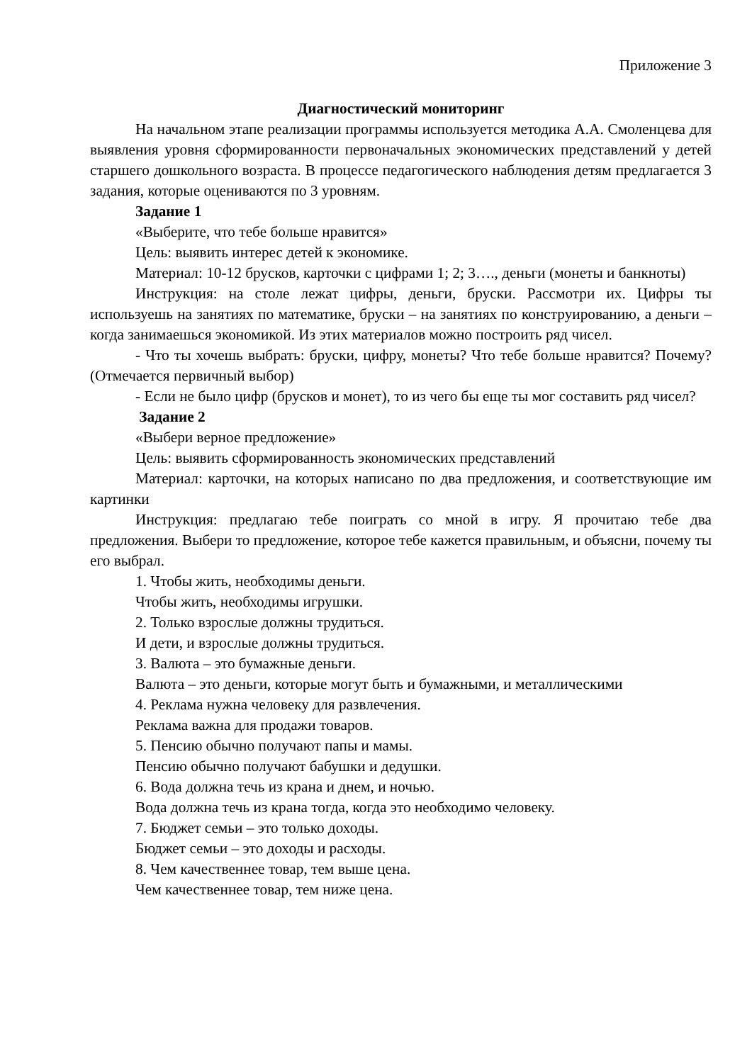Приложение 3
Диагностический мониторинг
На начальном этапе реализации программы используется методика А.А. Смоленцева для выявления уровня сформированности первоначальных экономических представлений у детей старшего дошкольного возраста. В процессе педагогического наблюдения детям предлагается 3 задания, которые оцениваются по 3 уровням.
Задание 1
«Выберите, что тебе больше нравится»
Цель: выявить интерес детей к экономике.
Материал: 10-12 брусков, карточки с цифрами 1; 2; 3…., деньги (монеты и банкноты)
Инструкция: на столе лежат цифры, деньги, бруски. Рассмотри их. Цифры ты используешь на занятиях по математике, бруски – на занятиях по конструированию, а деньги – когда занимаешься экономикой. Из этих материалов можно построить ряд чисел.
- Что ты хочешь выбрать: бруски, цифру, монеты? Что тебе больше нравится? Почему? (Отмечается первичный выбор)
- Если не было цифр (брусков и монет), то из чего бы еще ты мог составить ряд чисел?
Задание 2
«Выбери верное предложение»
Цель: выявить сформированность экономических представлений
Материал: карточки, на которых написано по два предложения, и соответствующие им картинки
Инструкция: предлагаю тебе поиграть со мной в игру. Я прочитаю тебе два предложения. Выбери то предложение, которое тебе кажется правильным, и объясни, почему ты его выбрал.
1. Чтобы жить, необходимы деньги.
Чтобы жить, необходимы игрушки.
2. Только взрослые должны трудиться.
И дети, и взрослые должны трудиться.
3. Валюта – это бумажные деньги.
Валюта – это деньги, которые могут быть и бумажными, и металлическими
4. Реклама нужна человеку для развлечения.
Реклама важна для продажи товаров.
5. Пенсию обычно получают папы и мамы.
Пенсию обычно получают бабушки и дедушки.
6. Вода должна течь из крана и днем, и ночью.
Вода должна течь из крана тогда, когда это необходимо человеку.
7. Бюджет семьи – это только доходы.
Бюджет семьи – это доходы и расходы.
8. Чем качественнее товар, тем выше цена.
Чем качественнее товар, тем ниже цена.